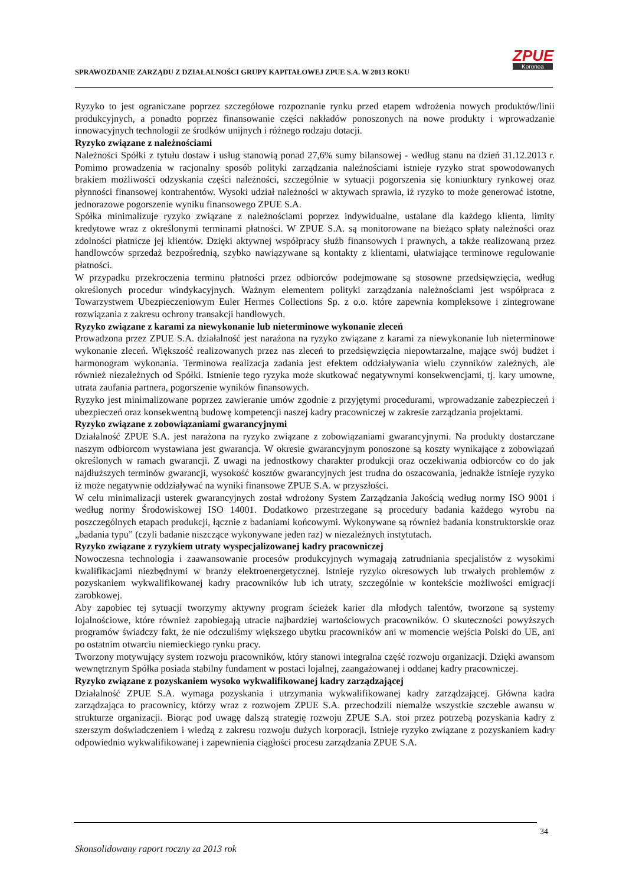SPRAWOZDANIE ZARZĄDU Z DZIAŁALNOŚCI GRUPY KAPITAŁOWEJ ZPUE S.A. W 2013 ROKU
ZPUE
Koronea
Ryzyko to jest ograniczane poprzez szczegółowe rozpoznanie rynku przed etapem wdrożenia nowych produktów/linii produkcyjnych, a ponadto poprzez finansowanie części nakładów ponoszonych na nowe produkty i wprowadzanie innowacyjnych technologii ze środków unijnych i różnego rodzaju dotacji.
Ryzyko związane z należnościami
Należności Spółki z tytułu dostaw i usług stanowią ponad 27,6% sumy bilansowej - według stanu na dzień 31.12.2013 r. Pomimo prowadzenia w racjonalny sposób polityki zarządzania należnościami istnieje ryzyko strat spowodowanych brakiem możliwości odzyskania części należności, szczególnie w sytuacji pogorszenia się koniunktury rynkowej oraz płynności finansowej kontrahentów. Wysoki udział należności w aktywach sprawia, iż ryzyko to może generować istotne, jednorazowe pogorszenie wyniku finansowego ZPUE S.A.
Spółka minimalizuje ryzyko związane z należnościami poprzez indywidualne, ustalane dla każdego klienta, limity kredytowe wraz z określonymi terminami płatności. W ZPUE S.A. są monitorowane na bieżąco spłaty należności oraz zdolności płatnicze jej klientów. Dzięki aktywnej współpracy służb finansowych i prawnych, a także realizowaną przez handlowców sprzedaż bezpośrednią, szybko nawiązywane są kontakty z klientami, ułatwiające terminowe regulowanie płatności.
W przypadku przekroczenia terminu płatności przez odbiorców podejmowane są stosowne przedsięwzięcia, według określonych procedur windykacyjnych. Ważnym elementem polityki zarządzania należnościami jest współpraca z Towarzystwem Ubezpieczeniowym Euler Hermes Collections Sp. z o.o. które zapewnia kompleksowe i zintegrowane rozwiązania z zakresu ochrony transakcji handlowych.
Ryzyko związane z karami za niewykonanie lub nieterminowe wykonanie zleceń
Prowadzona przez ZPUE S.A. działalność jest narażona na ryzyko związane z karami za niewykonanie lub nieterminowe wykonanie zleceń. Większość realizowanych przez nas zleceń to przedsięwzięcia niepowtarzalne, mające swój budżet i harmonogram wykonania. Terminowa realizacja zadania jest efektem oddziaływania wielu czynników zależnych, ale również niezależnych od Spółki. Istnienie tego ryzyka może skutkować negatywnymi konsekwencjami, tj. kary umowne, utrata zaufania partnera, pogorszenie wyników finansowych.
Ryzyko jest minimalizowane poprzez zawieranie umów zgodnie z przyjętymi procedurami, wprowadzanie zabezpieczeń i ubezpieczeń oraz konsekwentną budowę kompetencji naszej kadry pracowniczej w zakresie zarządzania projektami.
Ryzyko związane z zobowiązaniami gwarancyjnymi
Działalność ZPUE S.A. jest narażona na ryzyko związane z zobowiązaniami gwarancyjnymi. Na produkty dostarczane naszym odbiorcom wystawiana jest gwarancja. W okresie gwarancyjnym ponoszone są koszty wynikające z zobowiązań określonych w ramach gwarancji. Z uwagi na jednostkowy charakter produkcji oraz oczekiwania odbiorców co do jak najdłuższych terminów gwarancji, wysokość kosztów gwarancyjnych jest trudna do oszacowania, jednakże istnieje ryzyko iż może negatywnie oddziaływać na wyniki finansowe ZPUE S.A. w przyszłości.
W celu minimalizacji usterek gwarancyjnych został wdrożony System Zarządzania Jakością według normy ISO 9001 i według normy Środowiskowej ISO 14001. Dodatkowo przestrzegane są procedury badania każdego wyrobu na poszczególnych etapach produkcji, łącznie z badaniami końcowymi. Wykonywane są również badania konstruktorskie oraz „badania typu” (czyli badanie niszczące wykonywane jeden raz) w niezależnych instytutach.
Ryzyko związane z ryzykiem utraty wyspecjalizowanej kadry pracowniczej
Nowoczesna technologia i zaawansowanie procesów produkcyjnych wymagają zatrudniania specjalistów z wysokimi kwalifikacjami niezbędnymi w branży elektroenergetycznej. Istnieje ryzyko okresowych lub trwałych problemów z pozyskaniem wykwalifikowanej kadry pracowników lub ich utraty, szczególnie w kontekście możliwości emigracji zarobkowej.
Aby zapobiec tej sytuacji tworzymy aktywny program ścieżek karier dla młodych talentów, tworzone są systemy lojalnościowe, które również zapobiegają utracie najbardziej wartościowych pracowników. O skuteczności powyższych programów świadczy fakt, że nie odczuliśmy większego ubytku pracowników ani w momencie wejścia Polski do UE, ani po ostatnim otwarciu niemieckiego rynku pracy.
Tworzony motywujący system rozwoju pracowników, który stanowi integralna część rozwoju organizacji. Dzięki awansom wewnętrznym Spółka posiada stabilny fundament w postaci lojalnej, zaangażowanej i oddanej kadry pracowniczej.
Ryzyko związane z pozyskaniem wysoko wykwalifikowanej kadry zarządzającej
Działalność ZPUE S.A. wymaga pozyskania i utrzymania wykwalifikowanej kadry zarządzającej. Główna kadra zarządzająca to pracownicy, którzy wraz z rozwojem ZPUE S.A. przechodzili niemalże wszystkie szczeble awansu w strukturze organizacji. Biorąc pod uwagę dalszą strategię rozwoju ZPUE S.A. stoi przez potrzebą pozyskania kadry z szerszym doświadczeniem i wiedzą z zakresu rozwoju dużych korporacji. Istnieje ryzyko związane z pozyskaniem kadry odpowiednio wykwalifikowanej i zapewnienia ciągłości procesu zarządzania ZPUE S.A.
34
Skonsolidowany raport roczny za 2013 rok